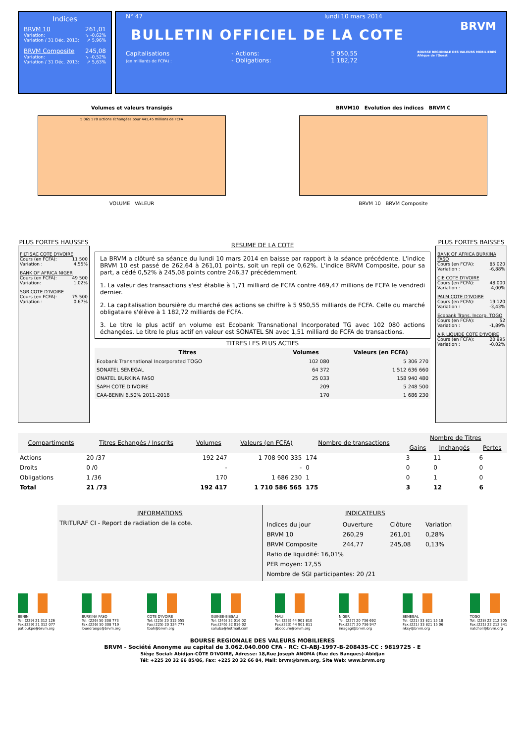Indices
BRVM 10 261,01
Variation: ↘ -0,62%
Variation / 31 Déc. 2013: ↗ 5,96%
BRVM Composite 245,08
Variation: ↘ -0,52%
Variation / 31 Déc. 2013: ↗ 5,63%
N° 47 lundi 10 mars 2014
BULLETIN OFFICIEL DE LA COTE
BRVM
Capitalisations
(en milliards de FCFA) : - Actions:
- Obligations: 5 950,55
1 182,72 BOURSE REGIONALE DES VALEURS MOBILIERES
Afrique de l'Ouest
Volumes et valeurs transigés
5 065 570 actions échangées pour 441,45 millions de FCFA
VOLUME VALEUR
BRVM10 Evolution des indices BRVM C
BRVM 10 BRVM Composite
PLUS FORTES HAUSSES
FILTISAC COTE D'IVOIRE
Cours (en FCFA): 11 500
Variation : 4,55%
BANK OF AFRICA NIGER
Cours (en FCFA): 49 500
Variation: 1,02%
SGB COTE D'IVOIRE
Cours (en FCFA): 75 500
Variation : 0,67%
RESUME DE LA COTE
La BRVM a clôturé sa séance du lundi 10 mars 2014 en baisse par rapport à la séance précédente. L'indice BRVM 10 est passé de 262,64 à 261,01 points, soit un repli de 0,62%. L'indice BRVM Composite, pour sa part, a cédé 0,52% à 245,08 points contre 246,37 précédemment.
1. La valeur des transactions s'est établie à 1,71 milliard de FCFA contre 469,47 millions de FCFA le vendredi dernier.
2. La capitalisation boursière du marché des actions se chiffre à 5 950,55 milliards de FCFA. Celle du marché obligataire s'élève à 1 182,72 milliards de FCFA.
3. Le titre le plus actif en volume est Ecobank Transnational Incorporated TG avec 102 080 actions échangées. Le titre le plus actif en valeur est SONATEL SN avec 1,51 milliard de FCFA de transactions.
TITRES LES PLUS ACTIFS
| Titres | Volumes | Valeurs (en FCFA) |
| --- | --- | --- |
| Ecobank Transnational Incorporated TOGO | 102 080 | 5 306 270 |
| SONATEL SENEGAL | 64 372 | 1 512 636 660 |
| ONATEL BURKINA FASO | 25 033 | 158 940 480 |
| SAPH COTE D'IVOIRE | 209 | 5 248 500 |
| CAA-BENIN 6.50% 2011-2016 | 170 | 1 686 230 |
PLUS FORTES BAISSES
BANK OF AFRICA BURKINA FASO
Cours (en FCFA): 85 020
Variation : -6,88%
CIE COTE D'IVOIRE
Cours (en FCFA): 48 000
Variation : -4,00%
PALM COTE D'IVOIRE
Cours (en FCFA): 19 120
Variation : -3,43%
Ecobank Trans. Incorp. TOGO
Cours (en FCFA): 52
Variation : -1,89%
AIR LIQUIDE COTE D'IVOIRE
Cours (en FCFA): 20 995
Variation : -0,02%
| Compartiments | Titres Echangés / Inscrits | Volumes | Valeurs (en FCFA) | Nombre de transactions | Nombre de Titres | | |
| --- | --- | --- | --- | --- | --- | --- | --- |
| | | | | | Gains | Inchangés | Pertes |
| Actions | 20 /37 | 192 247 | 1 708 900 335 | 174 | 3 | 11 | 6 |
| Droits | 0 /0 | - | - | 0 | 0 | 0 | 0 |
| Obligations | 1 /36 | 170 | 1 686 230 | 1 | 0 | 1 | 0 |
| Total | 21 /73 | 192 417 | 1 710 586 565 | 175 | 3 | 12 | 6 |
INFORMATIONS
TRITURAF CI - Report de radiation de la cote.
INDICATEURS
| Indices du jour | Ouverture | Clôture | Variation |
| BRVM 10 | 260,29 | 261,01 | 0,28% |
| BRVM Composite | 244,77 | 245,08 | 0,13% |
| Ratio de liquidité: 16,01% | | | |
| PER moyen: 17,55 | | | |
| Nombre de SGI participantes: 20 /21 | | | |
BENIN
Tel: (229) 21 312 126
Fax:(229) 21 312 077
patioukpe@brvm.org
BURKINA FASO
Tel: (226) 50 308 773
Fax:(226) 50 308 719
louedraogo@brvm.org
COTE D'IVOIRE
Tel: (225) 20 315 555
Fax:(225) 20 324 777
tbah@brvm.org
GUINEE-BISSAU
Tel: (245) 32 016 02
Fax:(245) 32 016 02
saliuba@hotmail.com
MALI
Tel: (223) 44 901 810
Fax:(223) 44 901 811
abocoum@brvm.org
NIGER
Tel: (227) 20 736 692
Fax:(227) 20 736 947
imagagi@brvm.org
SENEGAL
Tel: (221) 33 821 15 18
Fax:(221) 33 821 15 06
nksy@brvm.org
TOGO
Tel: (228) 22 212 305
Fax:(221) 22 212 341
natcholi@brvm.org
BOURSE REGIONALE DES VALEURS MOBILIERES
BRVM - Société Anonyme au capital de 3.062.040.000 CFA - RC: CI-ABJ-1997-B-208435-CC : 9819725 - E
Siège Social: Abidjan-CÔTE D'IVOIRE, Adresse: 18,Rue Joseph ANOMA (Rue des Banques)-Abidjan
Tél: +225 20 32 66 85/86, Fax: +225 20 32 66 84, Mail: brvm@brvm.org, Site Web: www.brvm.org